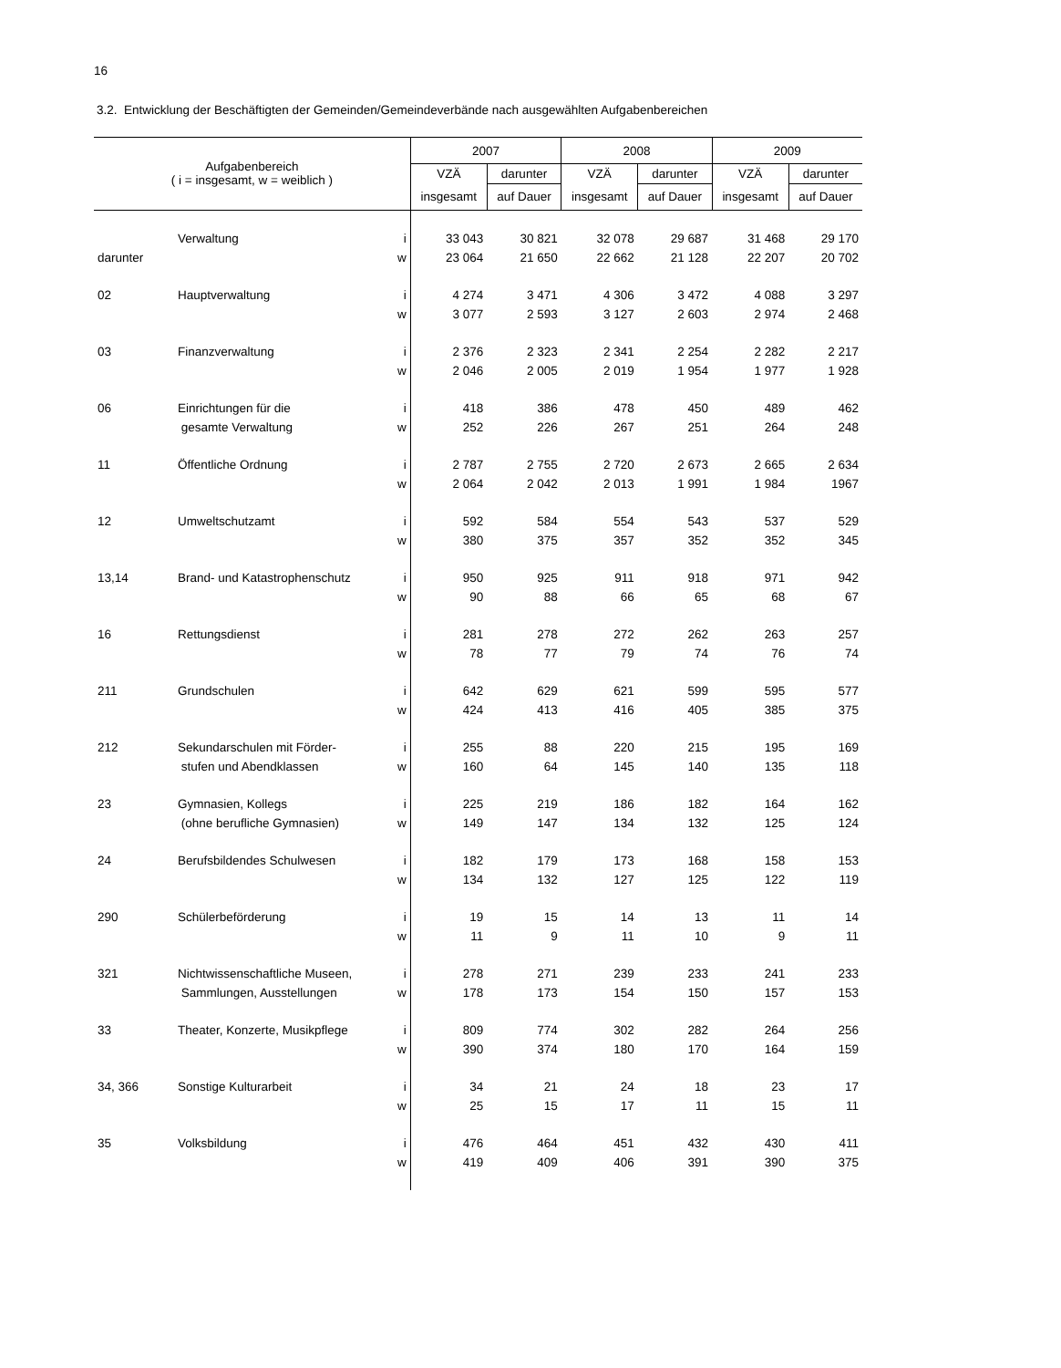16
3.2. Entwicklung der Beschäftigten der Gemeinden/Gemeindeverbände nach ausgewählten Aufgabenbereichen
| Aufgabenbereich ( i = insgesamt, w = weiblich ) | | | 2007 | | 2008 | | 2009 | |
| --- | --- | --- | --- | --- | --- | --- | --- | --- |
| | | | VZÄ | darunter | VZÄ | darunter | VZÄ | darunter |
| | | | insgesamt | auf Dauer | insgesamt | auf Dauer | insgesamt | auf Dauer |
| | Verwaltung | i | 33 043 | 30 821 | 32 078 | 29 687 | 31 468 | 29 170 |
| darunter | | w | 23 064 | 21 650 | 22 662 | 21 128 | 22 207 | 20 702 |
| 02 | Hauptverwaltung | i | 4 274 | 3 471 | 4 306 | 3 472 | 4 088 | 3 297 |
| | | w | 3 077 | 2 593 | 3 127 | 2 603 | 2 974 | 2 468 |
| 03 | Finanzverwaltung | i | 2 376 | 2 323 | 2 341 | 2 254 | 2 282 | 2 217 |
| | | w | 2 046 | 2 005 | 2 019 | 1 954 | 1 977 | 1 928 |
| 06 | Einrichtungen für die | i | 418 | 386 | 478 | 450 | 489 | 462 |
| | gesamte Verwaltung | w | 252 | 226 | 267 | 251 | 264 | 248 |
| 11 | Öffentliche Ordnung | i | 2 787 | 2 755 | 2 720 | 2 673 | 2 665 | 2 634 |
| | | w | 2 064 | 2 042 | 2 013 | 1 991 | 1 984 | 1967 |
| 12 | Umweltschutzamt | i | 592 | 584 | 554 | 543 | 537 | 529 |
| | | w | 380 | 375 | 357 | 352 | 352 | 345 |
| 13,14 | Brand- und Katastrophenschutz | i | 950 | 925 | 911 | 918 | 971 | 942 |
| | | w | 90 | 88 | 66 | 65 | 68 | 67 |
| 16 | Rettungsdienst | i | 281 | 278 | 272 | 262 | 263 | 257 |
| | | w | 78 | 77 | 79 | 74 | 76 | 74 |
| 211 | Grundschulen | i | 642 | 629 | 621 | 599 | 595 | 577 |
| | | w | 424 | 413 | 416 | 405 | 385 | 375 |
| 212 | Sekundarschulen mit Förder- | i | 255 | 88 | 220 | 215 | 195 | 169 |
| | stufen und Abendklassen | w | 160 | 64 | 145 | 140 | 135 | 118 |
| 23 | Gymnasien, Kollegs | i | 225 | 219 | 186 | 182 | 164 | 162 |
| | (ohne berufliche Gymnasien) | w | 149 | 147 | 134 | 132 | 125 | 124 |
| 24 | Berufsbildendes Schulwesen | i | 182 | 179 | 173 | 168 | 158 | 153 |
| | | w | 134 | 132 | 127 | 125 | 122 | 119 |
| 290 | Schülerbeförderung | i | 19 | 15 | 14 | 13 | 11 | 14 |
| | | w | 11 | 9 | 11 | 10 | 9 | 11 |
| 321 | Nichtwissenschaftliche Museen, | i | 278 | 271 | 239 | 233 | 241 | 233 |
| | Sammlungen, Ausstellungen | w | 178 | 173 | 154 | 150 | 157 | 153 |
| 33 | Theater, Konzerte, Musikpflege | i | 809 | 774 | 302 | 282 | 264 | 256 |
| | | w | 390 | 374 | 180 | 170 | 164 | 159 |
| 34, 366 | Sonstige Kulturarbeit | i | 34 | 21 | 24 | 18 | 23 | 17 |
| | | w | 25 | 15 | 17 | 11 | 15 | 11 |
| 35 | Volksbildung | i | 476 | 464 | 451 | 432 | 430 | 411 |
| | | w | 419 | 409 | 406 | 391 | 390 | 375 |